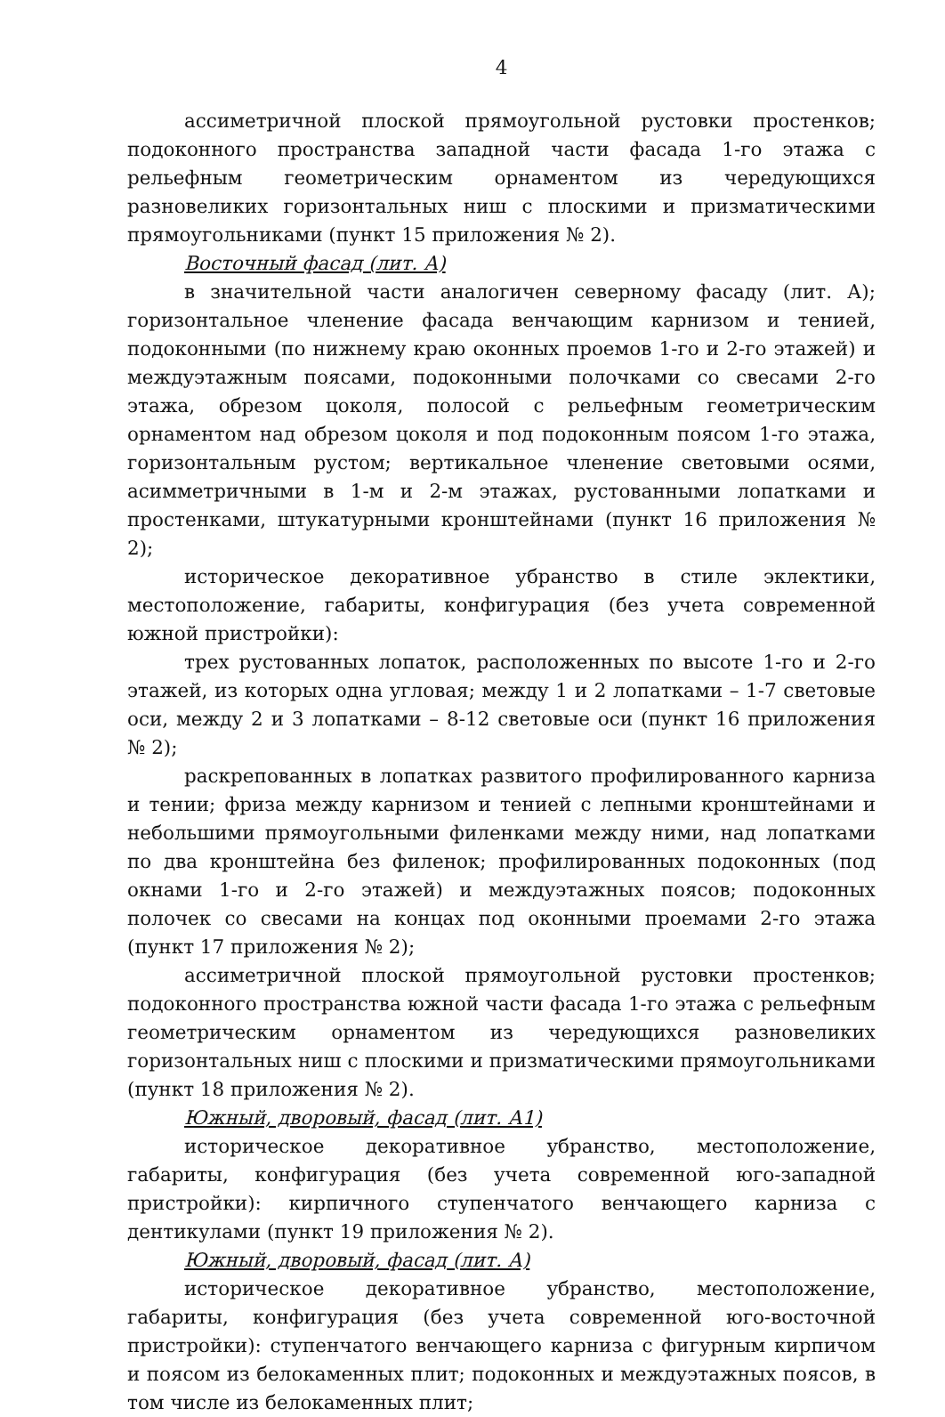4
ассиметричной плоской прямоугольной рустовки простенков; подоконного пространства западной части фасада 1-го этажа с рельефным геометрическим орнаментом из чередующихся разновеликих горизонтальных ниш с плоскими и призматическими прямоугольниками (пункт 15 приложения № 2).
Восточный фасад (лит. А)
в значительной части аналогичен северному фасаду (лит. А); горизонтальное членение фасада венчающим карнизом и тенией, подоконными (по нижнему краю оконных проемов 1-го и 2-го этажей) и междуэтажным поясами, подоконными полочками со свесами 2-го этажа, обрезом цоколя, полосой с рельефным геометрическим орнаментом над обрезом цоколя и под подоконным поясом 1-го этажа, горизонтальным рустом; вертикальное членение световыми осями, асимметричными в 1-м и 2-м этажах, рустованными лопатками и простенками, штукатурными кронштейнами (пункт 16 приложения № 2);
историческое декоративное убранство в стиле эклектики, местоположение, габариты, конфигурация (без учета современной южной пристройки):
трех рустованных лопаток, расположенных по высоте 1-го и 2-го этажей, из которых одна угловая; между 1 и 2 лопатками – 1-7 световые оси, между 2 и 3 лопатками – 8-12 световые оси (пункт 16 приложения № 2);
раскрепованных в лопатках развитого профилированного карниза и тении; фриза между карнизом и тенией с лепными кронштейнами и небольшими прямоугольными филенками между ними, над лопатками по два кронштейна без филенок; профилированных подоконных (под окнами 1-го и 2-го этажей) и междуэтажных поясов; подоконных полочек со свесами на концах под оконными проемами 2-го этажа (пункт 17 приложения № 2);
ассиметричной плоской прямоугольной рустовки простенков; подоконного пространства южной части фасада 1-го этажа с рельефным геометрическим орнаментом из чередующихся разновеликих горизонтальных ниш с плоскими и призматическими прямоугольниками (пункт 18 приложения № 2).
Южный, дворовый, фасад (лит. А1)
историческое декоративное убранство, местоположение, габариты, конфигурация (без учета современной юго-западной пристройки): кирпичного ступенчатого венчающего карниза с дентикулами (пункт 19 приложения № 2).
Южный, дворовый, фасад (лит. А)
историческое декоративное убранство, местоположение, габариты, конфигурация (без учета современной юго-восточной пристройки): ступенчатого венчающего карниза с фигурным кирпичом и поясом из белокаменных плит; подоконных и междуэтажных поясов, в том числе из белокаменных плит;